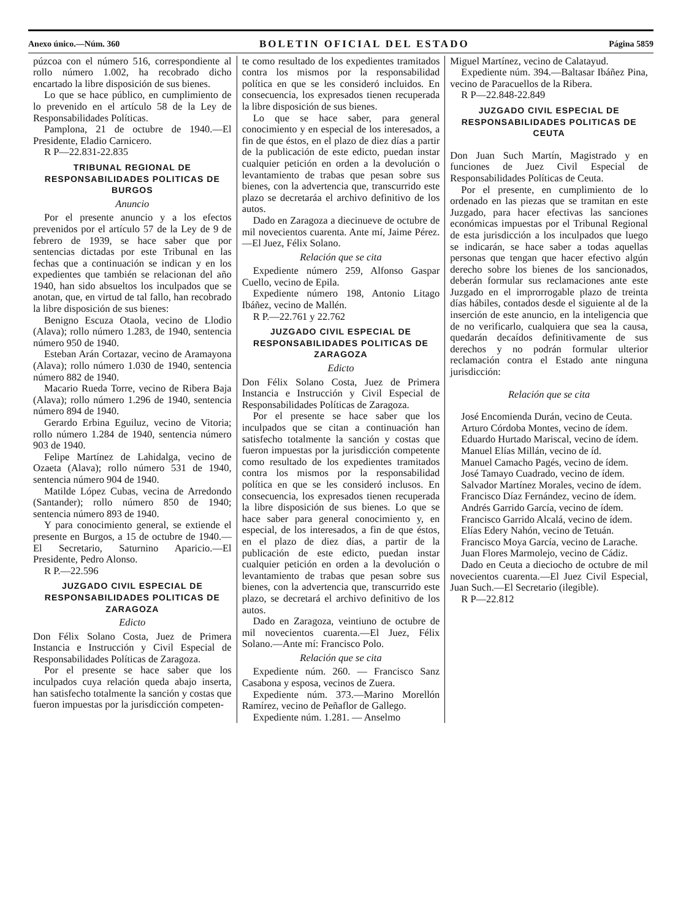Anexo único.—Núm. 360 BOLETIN OFICIAL DEL ESTADO Página 5859
púzcoa con el número 516, correspondiente al rollo número 1.002, ha recobrado dicho encartado la libre disposición de sus bienes.
Lo que se hace público, en cumplimiento de lo prevenido en el artículo 58 de la Ley de Responsabilidades Políticas.
Pamplona, 21 de octubre de 1940.—El Presidente, Eladio Carnicero.
R P—22.831-22.835
TRIBUNAL REGIONAL DE RESPONSABILIDADES POLITICAS DE BURGOS
Anuncio
Por el presente anuncio y a los efectos prevenidos por el artículo 57 de la Ley de 9 de febrero de 1939, se hace saber que por sentencias dictadas por este Tribunal en las fechas que a continuación se indican y en los expedientes que también se relacionan del año 1940, han sido absueltos los inculpados que se anotan, que, en virtud de tal fallo, han recobrado la libre disposición de sus bienes:
Benigno Escuza Otaola, vecino de Llodio (Alava); rollo número 1.283, de 1940, sentencia número 950 de 1940.
Esteban Arán Cortazar, vecino de Aramayona (Alava); rollo número 1.030 de 1940, sentencia número 882 de 1940.
Macario Rueda Torre, vecino de Ribera Baja (Alava); rollo número 1.296 de 1940, sentencia número 894 de 1940.
Gerardo Erbina Eguiluz, vecino de Vitoria; rollo número 1.284 de 1940, sentencia número 903 de 1940.
Felipe Martínez de Lahidalga, vecino de Ozaeta (Alava); rollo número 531 de 1940, sentencia número 904 de 1940.
Matilde López Cubas, vecina de Arredondo (Santander); rollo número 850 de 1940; sentencia número 893 de 1940.
Y para conocimiento general, se extiende el presente en Burgos, a 15 de octubre de 1940.—El Secretario, Saturnino Aparicio.—El Presidente, Pedro Alonso.
R P.—22.596
JUZGADO CIVIL ESPECIAL DE RESPONSABILIDADES POLITICAS DE ZARAGOZA
Edicto
Don Félix Solano Costa, Juez de Primera Instancia e Instrucción y Civil Especial de Responsabilidades Políticas de Zaragoza.
Por el presente se hace saber que los inculpados cuya relación queda abajo inserta, han satisfecho totalmente la sanción y costas que fueron impuestas por la jurisdicción competen-
te como resultado de los expedientes tramitados contra los mismos por la responsabilidad política en que se les consideró incluidos. En consecuencia, los expresados tienen recuperada la libre disposición de sus bienes.
Lo que se hace saber, para general conocimiento y en especial de los interesados, a fin de que éstos, en el plazo de diez días a partir de la publicación de este edicto, puedan instar cualquier petición en orden a la devolución o levantamiento de trabas que pesan sobre sus bienes, con la advertencia que, transcurrido este plazo se decretaráa el archivo definitivo de los autos.
Dado en Zaragoza a diecinueve de octubre de mil novecientos cuarenta. Ante mí, Jaime Pérez.—El Juez, Félix Solano.
Relación que se cita
Expediente número 259, Alfonso Gaspar Cuello, vecino de Epila.
Expediente número 198, Antonio Litago Ibáñez, vecino de Mallén.
R P.—22.761 y 22.762
JUZGADO CIVIL ESPECIAL DE RESPONSABILIDADES POLITICAS DE ZARAGOZA
Edicto
Don Félix Solano Costa, Juez de Primera Instancia e Instrucción y Civil Especial de Responsabilidades Políticas de Zaragoza.
Por el presente se hace saber que los inculpados que se citan a continuación han satisfecho totalmente la sanción y costas que fueron impuestas por la jurisdicción competente como resultado de los expedientes tramitados contra los mismos por la responsabilidad política en que se les consideró inclusos. En consecuencia, los expresados tienen recuperada la libre disposición de sus bienes. Lo que se hace saber para general conocimiento y, en especial, de los interesados, a fin de que éstos, en el plazo de diez días, a partir de la publicación de este edicto, puedan instar cualquier petición en orden a la devolución o levantamiento de trabas que pesan sobre sus bienes, con la advertencia que, transcurrido este plazo, se decretará el archivo definitivo de los autos.
Dado en Zaragoza, veintiuno de octubre de mil novecientos cuarenta.—El Juez, Félix Solano.—Ante mí: Francisco Polo.
Relación que se cita
Expediente núm. 260. — Francisco Sanz Casabona y esposa, vecinos de Zuera.
Expediente núm. 373.—Marino Morellón Ramírez, vecino de Peñaflor de Gallego.
Expediente núm. 1.281. — Anselmo
Miguel Martínez, vecino de Calatayud.
Expediente núm. 394.—Baltasar Ibáñez Pina, vecino de Paracuellos de la Ribera.
R P—22.848-22.849
JUZGADO CIVIL ESPECIAL DE RESPONSABILIDADES POLITICAS DE CEUTA
Don Juan Such Martín, Magistrado y en funciones de Juez Civil Especial de Responsabilidades Políticas de Ceuta.
Por el presente, en cumplimiento de lo ordenado en las piezas que se tramitan en este Juzgado, para hacer efectivas las sanciones económicas impuestas por el Tribunal Regional de esta jurisdicción a los inculpados que luego se indicarán, se hace saber a todas aquellas personas que tengan que hacer efectivo algún derecho sobre los bienes de los sancionados, deberán formular sus reclamaciones ante este Juzgado en el improrrogable plazo de treinta días hábiles, contados desde el siguiente al de la inserción de este anuncio, en la inteligencia que de no verificarlo, cualquiera que sea la causa, quedarán decaídos definitivamente de sus derechos y no podrán formular ulterior reclamación contra el Estado ante ninguna jurisdicción:
Relación que se cita
José Encomienda Durán, vecino de Ceuta.
Arturo Córdoba Montes, vecino de ídem.
Eduardo Hurtado Mariscal, vecino de ídem.
Manuel Elías Millán, vecino de íd.
Manuel Camacho Pagés, vecino de ídem.
José Tamayo Cuadrado, vecino de ídem.
Salvador Martínez Morales, vecino de ídem.
Francisco Díaz Fernández, vecino de ídem.
Andrés Garrido García, vecino de ídem.
Francisco Garrido Alcalá, vecino de ídem.
Elías Edery Nahón, vecino de Tetuán.
Francisco Moya García, vecino de Larache.
Juan Flores Marmolejo, vecino de Cádiz.
Dado en Ceuta a dieciocho de octubre de mil novecientos cuarenta.—El Juez Civil Especial, Juan Such.—El Secretario (ilegible).
R P—22.812